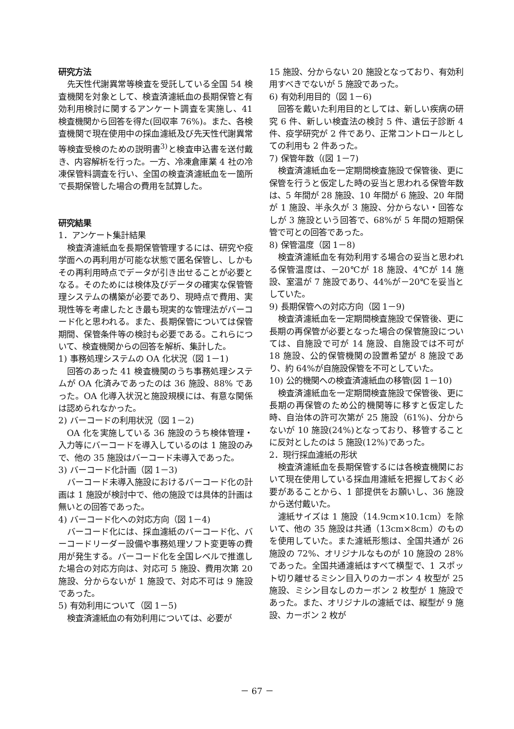研究方法
先天性代謝異常等検査を受託している全国 54 検査機関を対象として、検査済濾紙血の長期保管と有効利用検討に関するアンケート調査を実施し、41 検査機関から回答を得た(回収率 76%)。また、各検査機関で現在使用中の採血濾紙及び先天性代謝異常等検査受検のための説明書<sup>3)</sup>と検査申込書を送付戴き、内容解析を行った。一方、冷凍倉庫業 4 社の冷凍保管料調査を行い、全国の検査済濾紙血を一箇所で長期保管した場合の費用を試算した。
研究結果
1．アンケート集計結果
検査済濾紙血を長期保管管理するには、研究や疫学面への再利用が可能な状態で匿名保管し、しかもその再利用時点でデータが引き出せることが必要となる。そのためには検体及びデータの確実な保管管理システムの構築が必要であり、現時点で費用、実現性等を考慮したとき最も現実的な管理法がバーコード化と思われる。また、長期保管については保管期間、保管条件等の検討も必要である。これらについて、検査機関からの回答を解析、集計した。
1) 事務処理システムの OA 化状況（図 1－1)
回答のあった 41 検査機関のうち事務処理システムが OA 化済みであったのは 36 施設、88% であった。OA 化導入状況と施設規模には、有意な関係は認められなかった。
2) バーコードの利用状況（図 1－2)
OA 化を実施している 36 施設のうち検体管理・入力等にバーコードを導入しているのは 1 施設のみで、他の 35 施設はバーコード未導入であった。
3) バーコード化計画（図 1－3)
バーコード未導入施設におけるバーコード化の計画は 1 施設が検討中で、他の施設では具体的計画は無いとの回答であった。
4) バーコード化への対応方向（図 1－4)
バーコード化には、採血濾紙のバーコード化、バーコードリーダー設備や事務処理ソフト変更等の費用が発生する。バーコード化を全国レベルで推進した場合の対応方向は、対応可 5 施設、費用次第 20 施設、分からないが 1 施設で、対応不可は 9 施設であった。
5) 有効利用について（図 1－5)
検査済濾紙血の有効利用については、必要が
15 施設、分からない 20 施設となっており、有効利用すべきでないが 5 施設であった。
6) 有効利用目的（図 1－6)
回答を戴いた利用目的としては、新しい疾病の研究 6 件、新しい検査法の検討 5 件、遺伝子診断 4 件、疫学研究が 2 件であり、正常コントロールとしての利用も 2 件あった。
7) 保管年数（(図 1－7)
検査済濾紙血を一定期間検査施設で保管後、更に保管を行うと仮定した時の妥当と思われる保管年数は、5 年間が 28 施設、10 年間が 6 施設、20 年間が 1 施設、半永久が 3 施設、分からない・回答なしが 3 施設という回答で、68%が 5 年間の短期保管で可との回答であった。
8) 保管温度（図 1－8)
検査済濾紙血を有効利用する場合の妥当と思われる保管温度は、－20℃が 18 施設、4℃が 14 施設、室温が 7 施設であり、44%が－20℃を妥当としていた。
9) 長期保管への対応方向（図 1－9)
検査済濾紙血を一定期間検査施設で保管後、更に長期の再保管が必要となった場合の保管施設については、自施設で可が 14 施設、自施設では不可が 18 施設、公的保管機関の設置希望が 8 施設であり、約 64%が自施設保管を不可としていた。
10) 公的機関への検査済濾紙血の移管(図 1－10)
検査済濾紙血を一定期間検査施設で保管後、更に長期の再保管のため公的機関等に移すと仮定した時、自治体の許可次第が 25 施設（61%)、分からないが 10 施設(24%)となっており、移管することに反対としたのは 5 施設(12%)であった。
2．現行採血濾紙の形状
検査済濾紙血を長期保管するには各検査機関において現在使用している採血用濾紙を把握しておく必要があることから、1 部提供をお願いし、36 施設から送付戴いた。
濾紙サイズは 1 施設（14.9cm×10.1cm）を除いて、他の 35 施設は共通（13cm×8cm）のものを使用していた。また濾紙形態は、全国共通が 26 施設の 72%、オリジナルなものが 10 施設の 28%であった。全国共通濾紙はすべて横型で、1 スポット切り離せるミシン目入りのカーボン 4 枚型が 25 施設、ミシン目なしのカーボン 2 枚型が 1 施設であった。また、オリジナルの濾紙では、縦型が 9 施設、カーボン 2 枚が
－ 67 －